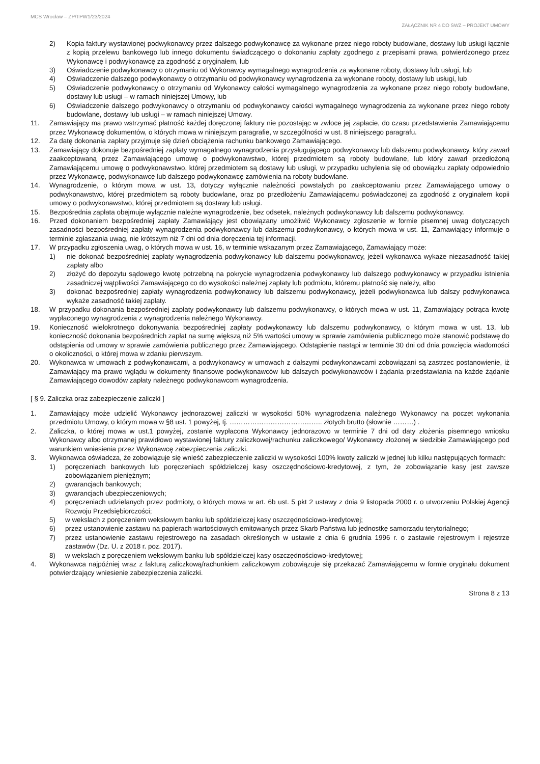MCS Wrocław – ZP/TPW1/23/2024
ZAŁĄCZNIK NR 4 DO SWZ – PROJEKT UMOWY
2) Kopia faktury wystawionej podwykonawcy przez dalszego podwykonawcę za wykonane przez niego roboty budowlane, dostawy lub usługi łącznie z kopią przelewu bankowego lub innego dokumentu świadczącego o dokonaniu zapłaty zgodnego z przepisami prawa, potwierdzonego przez Wykonawcę i podwykonawcę za zgodność z oryginałem, lub
3) Oświadczenie podwykonawcy o otrzymaniu od Wykonawcy wymagalnego wynagrodzenia za wykonane roboty, dostawy lub usługi, lub
4) Oświadczenie dalszego podwykonawcy o otrzymaniu od podwykonawcy wynagrodzenia za wykonane roboty, dostawy lub usługi, lub
5) Oświadczenie podwykonawcy o otrzymaniu od Wykonawcy całości wymagalnego wynagrodzenia za wykonane przez niego roboty budowlane, dostawy lub usługi – w ramach niniejszej Umowy, lub
6) Oświadczenie dalszego podwykonawcy o otrzymaniu od podwykonawcy całości wymagalnego wynagrodzenia za wykonane przez niego roboty budowlane, dostawy lub usługi – w ramach niniejszej Umowy.
11. Zamawiający ma prawo wstrzymać płatność każdej doręczonej faktury nie pozostając w zwłoce jej zapłacie, do czasu przedstawienia Zamawiającemu przez Wykonawcę dokumentów, o których mowa w niniejszym paragrafie, w szczególności w ust. 8 niniejszego paragrafu.
12. Za datę dokonania zapłaty przyjmuje się dzień obciążenia rachunku bankowego Zamawiającego.
13. Zamawiający dokonuje bezpośredniej zapłaty wymagalnego wynagrodzenia przysługującego podwykonawcy lub dalszemu podwykonawcy, który zawarł zaakceptowaną przez Zamawiającego umowę o podwykonawstwo, której przedmiotem są roboty budowlane, lub który zawarł przedłożoną Zamawiającemu umowę o podwykonawstwo, której przedmiotem są dostawy lub usługi, w przypadku uchylenia się od obowiązku zapłaty odpowiednio przez Wykonawcę, podwykonawcę lub dalszego podwykonawcę zamówienia na roboty budowlane.
14. Wynagrodzenie, o którym mowa w ust. 13, dotyczy wyłącznie należności powstałych po zaakceptowaniu przez Zamawiającego umowy o podwykonawstwo, której przedmiotem są roboty budowlane, oraz po przedłożeniu Zamawiającemu poświadczonej za zgodność z oryginałem kopii umowy o podwykonawstwo, której przedmiotem są dostawy lub usługi.
15. Bezpośrednia zapłata obejmuje wyłącznie należne wynagrodzenie, bez odsetek, należnych podwykonawcy lub dalszemu podwykonawcy.
16. Przed dokonaniem bezpośredniej zapłaty Zamawiający jest obowiązany umożliwić Wykonawcy zgłoszenie w formie pisemnej uwag dotyczących zasadności bezpośredniej zapłaty wynagrodzenia podwykonawcy lub dalszemu podwykonawcy, o których mowa w ust. 11, Zamawiający informuje o terminie zgłaszania uwag, nie krótszym niż 7 dni od dnia doręczenia tej informacji.
17. W przypadku zgłoszenia uwag, o których mowa w ust. 16, w terminie wskazanym przez Zamawiającego, Zamawiający może:
1) nie dokonać bezpośredniej zapłaty wynagrodzenia podwykonawcy lub dalszemu podwykonawcy, jeżeli wykonawca wykaże niezasadność takiej zapłaty albo
2) złożyć do depozytu sądowego kwotę potrzebną na pokrycie wynagrodzenia podwykonawcy lub dalszego podwykonawcy w przypadku istnienia zasadniczej wątpliwości Zamawiającego co do wysokości należnej zapłaty lub podmiotu, któremu płatność się należy, albo
3) dokonać bezpośredniej zapłaty wynagrodzenia podwykonawcy lub dalszemu podwykonawcy, jeżeli podwykonawca lub dalszy podwykonawca wykaże zasadność takiej zapłaty.
18. W przypadku dokonania bezpośredniej zapłaty podwykonawcy lub dalszemu podwykonawcy, o których mowa w ust. 11, Zamawiający potrąca kwotę wypłaconego wynagrodzenia z wynagrodzenia należnego Wykonawcy.
19. Konieczność wielokrotnego dokonywania bezpośredniej zapłaty podwykonawcy lub dalszemu podwykonawcy, o którym mowa w ust. 13, lub konieczność dokonania bezpośrednich zapłat na sumę większą niż 5% wartości umowy w sprawie zamówienia publicznego może stanowić podstawę do odstąpienia od umowy w sprawie zamówienia publicznego przez Zamawiającego. Odstąpienie nastąpi w terminie 30 dni od dnia powzięcia wiadomości o okoliczności, o której mowa w zdaniu pierwszym.
20. Wykonawca w umowach z podwykonawcami, a podwykonawcy w umowach z dalszymi podwykonawcami zobowiązani są zastrzec postanowienie, iż Zamawiający ma prawo wglądu w dokumenty finansowe podwykonawców lub dalszych podwykonawców i żądania przedstawiania na każde żądanie Zamawiającego dowodów zapłaty należnego podwykonawcom wynagrodzenia.
[ § 9. Zaliczka oraz zabezpieczenie zaliczki ]
1. Zamawiający może udzielić Wykonawcy jednorazowej zaliczki w wysokości 50% wynagrodzenia należnego Wykonawcy na poczet wykonania przedmiotu Umowy, o którym mowa w §8 ust. 1 powyżej, tj. ………………………………….. złotych brutto (słownie ………) .
2. Zaliczka, o której mowa w ust.1 powyżej, zostanie wypłacona Wykonawcy jednorazowo w terminie 7 dni od daty złożenia pisemnego wniosku Wykonawcy albo otrzymanej prawidłowo wystawionej faktury zaliczkowej/rachunku zaliczkowego/ Wykonawcy złożonej w siedzibie Zamawiającego pod warunkiem wniesienia przez Wykonawcę zabezpieczenia zaliczki.
3. Wykonawca oświadcza, że zobowiązuje się wnieść zabezpieczenie zaliczki w wysokości 100% kwoty zaliczki w jednej lub kilku następujących formach:
1) poręczeniach bankowych lub poręczeniach spółdzielczej kasy oszczędnościowo-kredytowej, z tym, że zobowiązanie kasy jest zawsze zobowiązaniem pieniężnym;
2) gwarancjach bankowych;
3) gwarancjach ubezpieczeniowych;
4) poręczeniach udzielanych przez podmioty, o których mowa w art. 6b ust. 5 pkt 2 ustawy z dnia 9 listopada 2000 r. o utworzeniu Polskiej Agencji Rozwoju Przedsiębiorczości;
5) w wekslach z poręczeniem wekslowym banku lub spółdzielczej kasy oszczędnościowo-kredytowej;
6) przez ustanowienie zastawu na papierach wartościowych emitowanych przez Skarb Państwa lub jednostkę samorządu terytorialnego;
7) przez ustanowienie zastawu rejestrowego na zasadach określonych w ustawie z dnia 6 grudnia 1996 r. o zastawie rejestrowym i rejestrze zastawów (Dz. U. z 2018 r. poz. 2017).
8) w wekslach z poręczeniem wekslowym banku lub spółdzielczej kasy oszczędnościowo-kredytowej;
4. Wykonawca najpóźniej wraz z fakturą zaliczkową/rachunkiem zaliczkowym zobowiązuje się przekazać Zamawiającemu w formie oryginału dokument potwierdzający wniesienie zabezpieczenia zaliczki.
Strona 8 z 13